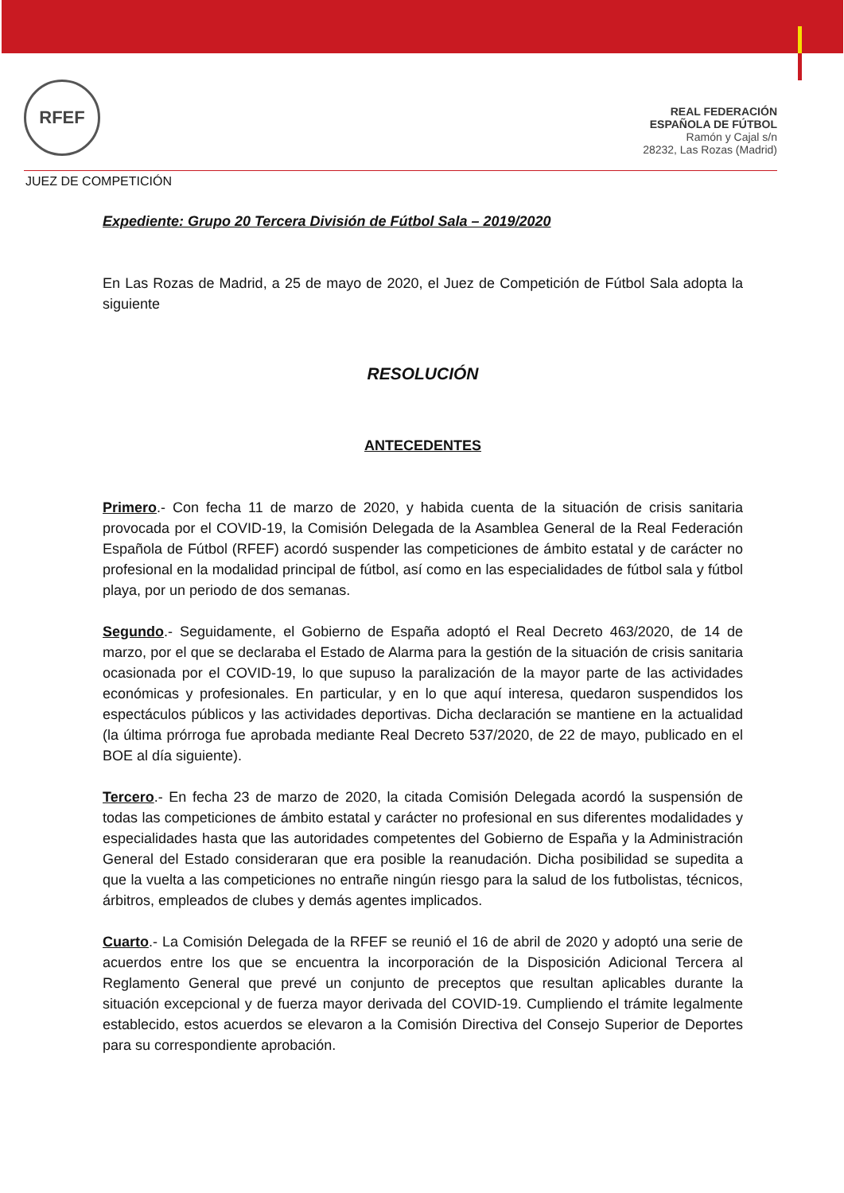RFEF
REAL FEDERACIÓN
ESPAÑOLA DE FÚTBOL
Ramón y Cajal s/n
28232, Las Rozas (Madrid)
JUEZ DE COMPETICIÓN
Expediente: Grupo 20 Tercera División de Fútbol Sala – 2019/2020
En Las Rozas de Madrid, a 25 de mayo de 2020, el Juez de Competición de Fútbol Sala adopta la siguiente
RESOLUCIÓN
ANTECEDENTES
Primero.- Con fecha 11 de marzo de 2020, y habida cuenta de la situación de crisis sanitaria provocada por el COVID-19, la Comisión Delegada de la Asamblea General de la Real Federación Española de Fútbol (RFEF) acordó suspender las competiciones de ámbito estatal y de carácter no profesional en la modalidad principal de fútbol, así como en las especialidades de fútbol sala y fútbol playa, por un periodo de dos semanas.
Segundo.- Seguidamente, el Gobierno de España adoptó el Real Decreto 463/2020, de 14 de marzo, por el que se declaraba el Estado de Alarma para la gestión de la situación de crisis sanitaria ocasionada por el COVID-19, lo que supuso la paralización de la mayor parte de las actividades económicas y profesionales. En particular, y en lo que aquí interesa, quedaron suspendidos los espectáculos públicos y las actividades deportivas. Dicha declaración se mantiene en la actualidad (la última prórroga fue aprobada mediante Real Decreto 537/2020, de 22 de mayo, publicado en el BOE al día siguiente).
Tercero.- En fecha 23 de marzo de 2020, la citada Comisión Delegada acordó la suspensión de todas las competiciones de ámbito estatal y carácter no profesional en sus diferentes modalidades y especialidades hasta que las autoridades competentes del Gobierno de España y la Administración General del Estado consideraran que era posible la reanudación. Dicha posibilidad se supedita a que la vuelta a las competiciones no entrañe ningún riesgo para la salud de los futbolistas, técnicos, árbitros, empleados de clubes y demás agentes implicados.
Cuarto.- La Comisión Delegada de la RFEF se reunió el 16 de abril de 2020 y adoptó una serie de acuerdos entre los que se encuentra la incorporación de la Disposición Adicional Tercera al Reglamento General que prevé un conjunto de preceptos que resultan aplicables durante la situación excepcional y de fuerza mayor derivada del COVID-19. Cumpliendo el trámite legalmente establecido, estos acuerdos se elevaron a la Comisión Directiva del Consejo Superior de Deportes para su correspondiente aprobación.